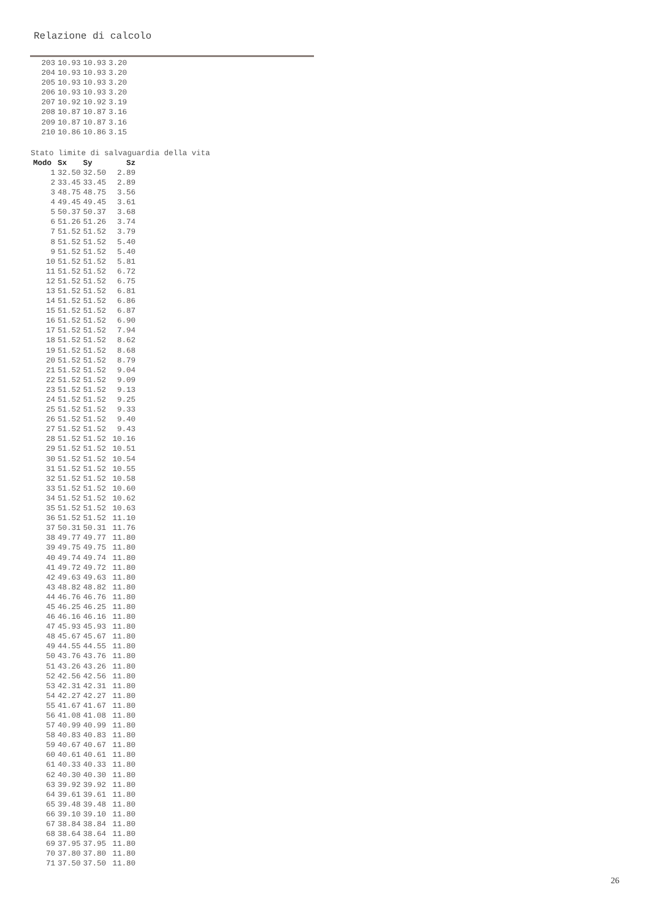Relazione di calcolo
| 203 | 10.93 | 10.93 | 3.20 |
| 204 | 10.93 | 10.93 | 3.20 |
| 205 | 10.93 | 10.93 | 3.20 |
| 206 | 10.93 | 10.93 | 3.20 |
| 207 | 10.92 | 10.92 | 3.19 |
| 208 | 10.87 | 10.87 | 3.16 |
| 209 | 10.87 | 10.87 | 3.16 |
| 210 | 10.86 | 10.86 | 3.15 |
Stato limite di salvaguardia della vita
| Modo | Sx | Sy | Sz |
| --- | --- | --- | --- |
| 1 | 32.50 | 32.50 | 2.89 |
| 2 | 33.45 | 33.45 | 2.89 |
| 3 | 48.75 | 48.75 | 3.56 |
| 4 | 49.45 | 49.45 | 3.61 |
| 5 | 50.37 | 50.37 | 3.68 |
| 6 | 51.26 | 51.26 | 3.74 |
| 7 | 51.52 | 51.52 | 3.79 |
| 8 | 51.52 | 51.52 | 5.40 |
| 9 | 51.52 | 51.52 | 5.40 |
| 10 | 51.52 | 51.52 | 5.81 |
| 11 | 51.52 | 51.52 | 6.72 |
| 12 | 51.52 | 51.52 | 6.75 |
| 13 | 51.52 | 51.52 | 6.81 |
| 14 | 51.52 | 51.52 | 6.86 |
| 15 | 51.52 | 51.52 | 6.87 |
| 16 | 51.52 | 51.52 | 6.90 |
| 17 | 51.52 | 51.52 | 7.94 |
| 18 | 51.52 | 51.52 | 8.62 |
| 19 | 51.52 | 51.52 | 8.68 |
| 20 | 51.52 | 51.52 | 8.79 |
| 21 | 51.52 | 51.52 | 9.04 |
| 22 | 51.52 | 51.52 | 9.09 |
| 23 | 51.52 | 51.52 | 9.13 |
| 24 | 51.52 | 51.52 | 9.25 |
| 25 | 51.52 | 51.52 | 9.33 |
| 26 | 51.52 | 51.52 | 9.40 |
| 27 | 51.52 | 51.52 | 9.43 |
| 28 | 51.52 | 51.52 | 10.16 |
| 29 | 51.52 | 51.52 | 10.51 |
| 30 | 51.52 | 51.52 | 10.54 |
| 31 | 51.52 | 51.52 | 10.55 |
| 32 | 51.52 | 51.52 | 10.58 |
| 33 | 51.52 | 51.52 | 10.60 |
| 34 | 51.52 | 51.52 | 10.62 |
| 35 | 51.52 | 51.52 | 10.63 |
| 36 | 51.52 | 51.52 | 11.10 |
| 37 | 50.31 | 50.31 | 11.76 |
| 38 | 49.77 | 49.77 | 11.80 |
| 39 | 49.75 | 49.75 | 11.80 |
| 40 | 49.74 | 49.74 | 11.80 |
| 41 | 49.72 | 49.72 | 11.80 |
| 42 | 49.63 | 49.63 | 11.80 |
| 43 | 48.82 | 48.82 | 11.80 |
| 44 | 46.76 | 46.76 | 11.80 |
| 45 | 46.25 | 46.25 | 11.80 |
| 46 | 46.16 | 46.16 | 11.80 |
| 47 | 45.93 | 45.93 | 11.80 |
| 48 | 45.67 | 45.67 | 11.80 |
| 49 | 44.55 | 44.55 | 11.80 |
| 50 | 43.76 | 43.76 | 11.80 |
| 51 | 43.26 | 43.26 | 11.80 |
| 52 | 42.56 | 42.56 | 11.80 |
| 53 | 42.31 | 42.31 | 11.80 |
| 54 | 42.27 | 42.27 | 11.80 |
| 55 | 41.67 | 41.67 | 11.80 |
| 56 | 41.08 | 41.08 | 11.80 |
| 57 | 40.99 | 40.99 | 11.80 |
| 58 | 40.83 | 40.83 | 11.80 |
| 59 | 40.67 | 40.67 | 11.80 |
| 60 | 40.61 | 40.61 | 11.80 |
| 61 | 40.33 | 40.33 | 11.80 |
| 62 | 40.30 | 40.30 | 11.80 |
| 63 | 39.92 | 39.92 | 11.80 |
| 64 | 39.61 | 39.61 | 11.80 |
| 65 | 39.48 | 39.48 | 11.80 |
| 66 | 39.10 | 39.10 | 11.80 |
| 67 | 38.84 | 38.84 | 11.80 |
| 68 | 38.64 | 38.64 | 11.80 |
| 69 | 37.95 | 37.95 | 11.80 |
| 70 | 37.80 | 37.80 | 11.80 |
| 71 | 37.50 | 37.50 | 11.80 |
26